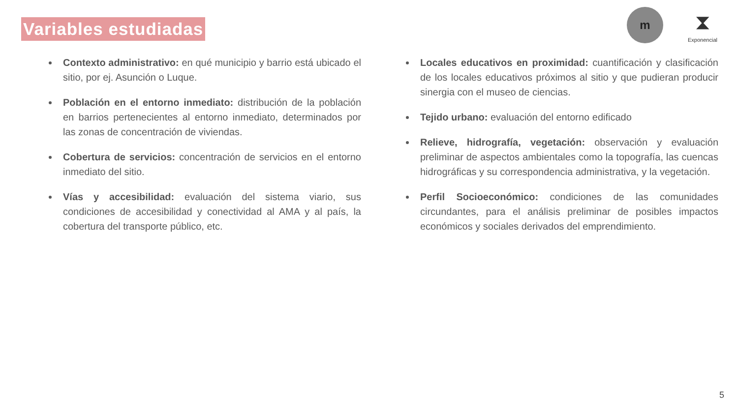Variables estudiadas
m
⧗
Exponencial
Contexto administrativo: en qué municipio y barrio está ubicado el sitio, por ej. Asunción o Luque.
Población en el entorno inmediato: distribución de la población en barrios pertenecientes al entorno inmediato, determinados por las zonas de concentración de viviendas.
Cobertura de servicios: concentración de servicios en el entorno inmediato del sitio.
Vías y accesibilidad: evaluación del sistema viario, sus condiciones de accesibilidad y conectividad al AMA y al país, la cobertura del transporte público, etc.
Locales educativos en proximidad: cuantificación y clasificación de los locales educativos próximos al sitio y que pudieran producir sinergia con el museo de ciencias.
Tejido urbano: evaluación del entorno edificado
Relieve, hidrografía, vegetación: observación y evaluación preliminar de aspectos ambientales como la topografía, las cuencas hidrográficas y su correspondencia administrativa, y la vegetación.
Perfil Socioeconómico: condiciones de las comunidades circundantes, para el análisis preliminar de posibles impactos económicos y sociales derivados del emprendimiento.
5